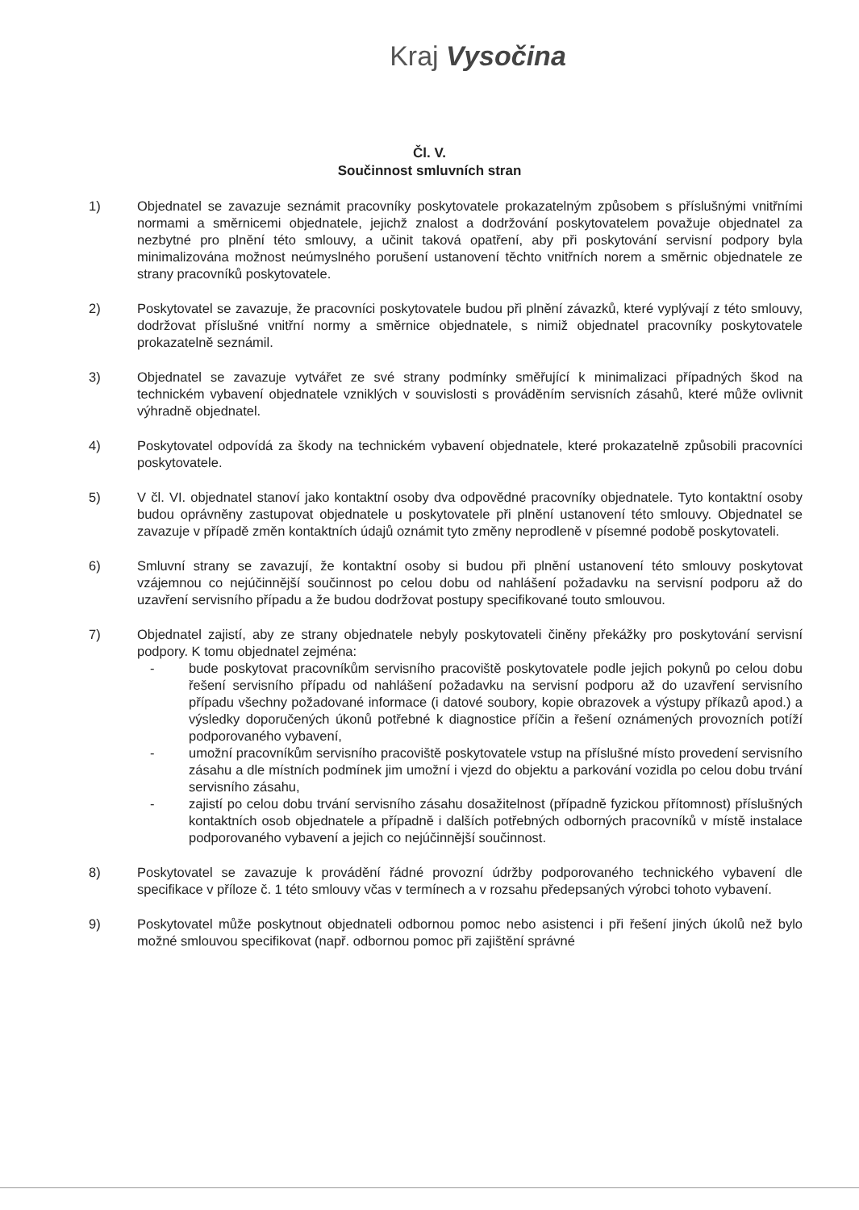Kraj Vysočina
Čl. V.
Součinnost smluvních stran
1) Objednatel se zavazuje seznámit pracovníky poskytovatele prokazatelným způsobem s příslušnými vnitřními normami a směrnicemi objednatele, jejichž znalost a dodržování poskytovatelem považuje objednatel za nezbytné pro plnění této smlouvy, a učinit taková opatření, aby při poskytování servisní podpory byla minimalizována možnost neúmyslného porušení ustanovení těchto vnitřních norem a směrnic objednatele ze strany pracovníků poskytovatele.
2) Poskytovatel se zavazuje, že pracovníci poskytovatele budou při plnění závazků, které vyplývají z této smlouvy, dodržovat příslušné vnitřní normy a směrnice objednatele, s nimiž objednatel pracovníky poskytovatele prokazatelně seznámil.
3) Objednatel se zavazuje vytvářet ze své strany podmínky směřující k minimalizaci případných škod na technickém vybavení objednatele vzniklých v souvislosti s prováděním servisních zásahů, které může ovlivnit výhradně objednatel.
4) Poskytovatel odpovídá za škody na technickém vybavení objednatele, které prokazatelně způsobili pracovníci poskytovatele.
5) V čl. VI. objednatel stanoví jako kontaktní osoby dva odpovědné pracovníky objednatele. Tyto kontaktní osoby budou oprávněny zastupovat objednatele u poskytovatele při plnění ustanovení této smlouvy. Objednatel se zavazuje v případě změn kontaktních údajů oznámit tyto změny neprodleně v písemné podobě poskytovateli.
6) Smluvní strany se zavazují, že kontaktní osoby si budou při plnění ustanovení této smlouvy poskytovat vzájemnou co nejúčinnější součinnost po celou dobu od nahlášení požadavku na servisní podporu až do uzavření servisního případu a že budou dodržovat postupy specifikované touto smlouvou.
7) Objednatel zajistí, aby ze strany objednatele nebyly poskytovateli činěny překážky pro poskytování servisní podpory. K tomu objednatel zejména:
- bude poskytovat pracovníkům servisního pracoviště poskytovatele podle jejich pokynů po celou dobu řešení servisního případu od nahlášení požadavku na servisní podporu až do uzavření servisního případu všechny požadované informace (i datové soubory, kopie obrazovek a výstupy příkazů apod.) a výsledky doporučených úkonů potřebné k diagnostice příčin a řešení oznámených provozních potíží podporovaného vybavení,
- umožní pracovníkům servisního pracoviště poskytovatele vstup na příslušné místo provedení servisního zásahu a dle místních podmínek jim umožní i vjezd do objektu a parkování vozidla po celou dobu trvání servisního zásahu,
- zajistí po celou dobu trvání servisního zásahu dosažitelnost (případně fyzickou přítomnost) příslušných kontaktních osob objednatele a případně i dalších potřebných odborných pracovníků v místě instalace podporovaného vybavení a jejich co nejúčinnější součinnost.
8) Poskytovatel se zavazuje k provádění řádné provozní údržby podporovaného technického vybavení dle specifikace v příloze č. 1 této smlouvy včas v termínech a v rozsahu předepsaných výrobci tohoto vybavení.
9) Poskytovatel může poskytnout objednateli odbornou pomoc nebo asistenci i při řešení jiných úkolů než bylo možné smlouvou specifikovat (např. odbornou pomoc při zajištění správné